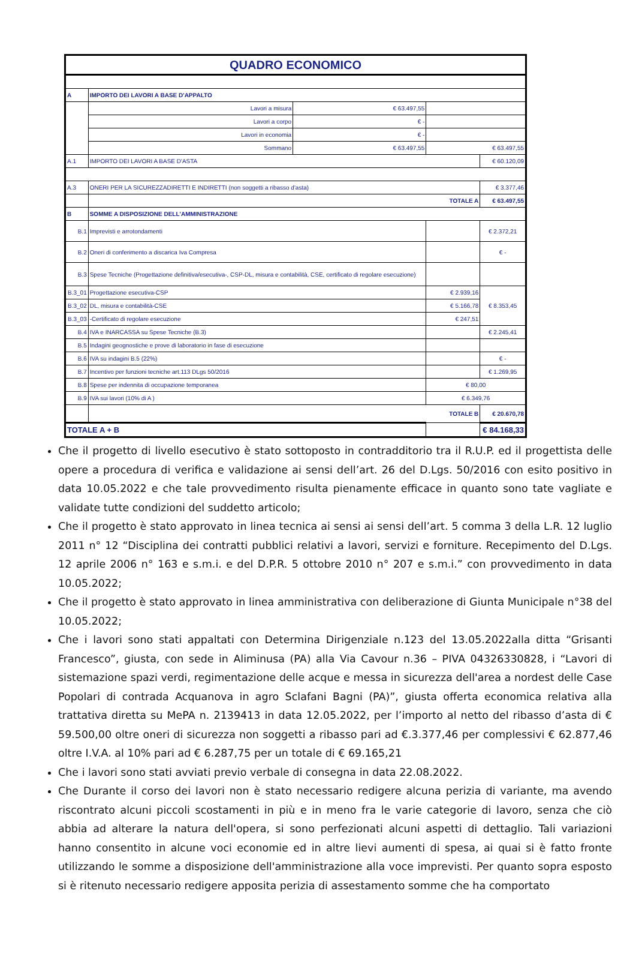| QUADRO ECONOMICO | | | | |
| A | IMPORTO DEI LAVORI A BASE D'APPALTO | | | |
| | Lavori a misura | € 63.497,55 | | |
| | Lavori a corpo | € - | | |
| | Lavori in economia | € - | | |
| | Sommano | € 63.497,55 | € 63.497,55 | |
| A.1 | IMPORTO DEI LAVORI A BASE D'ASTA | | | € 60.120,09 |
| A.3 | ONERI PER LA SICUREZZADIRETTI E INDIRETTI (non soggetti a ribasso d'asta) | | | € 3.377,46 |
| | TOTALE A | | | € 63.497,55 |
| B | SOMME A DISPOSIZIONE DELL'AMMINISTRAZIONE | | | |
| B.1 | Imprevisti e arrotondamenti | | | € 2.372,21 |
| B.2 | Oneri di conferimento a discarica Iva Compresa | | | € - |
| B.3 | Spese Tecniche (Progettazione definitiva/esecutiva-, CSP-DL, misura e contabilità, CSE, certificato di regolare esecuzione) | | | |
| B.3_01 | Progettazione esecutiva-CSP | | € 2.939,16 | € 8.353,45 |
| B.3_02 | DL, misura e contabilità-CSE | | € 5.166,78 | |
| B.3_03 | -Certificato di regolare esecuzione | | € 247,51 | |
| B.4 | IVA e INARCASSA su Spese Tecniche (B.3) | | | € 2.245,41 |
| B.5 | Indagini geognostiche e prove di laboratorio in fase di esecuzione | | | |
| B.6 | IVA su indagini B.5 (22%) | | | € - |
| B.7 | Incentivo per funzioni tecniche art.113 DLgs 50/2016 | | | € 1.269,95 |
| B.8 | Spese per indennita di occupazione temporanea | | € 80,00 | |
| B.9 | IVA sui lavori (10% di A ) | | € 6.349,76 | |
| | TOTALE B | | | € 20.670,78 |
| TOTALE A + B | | | | € 84.168,33 |
Che il progetto di livello esecutivo è stato sottoposto in contradditorio tra il R.U.P. ed il progettista delle opere a procedura di verifica e validazione ai sensi dell’art. 26 del D.Lgs. 50/2016 con esito positivo in data 10.05.2022 e che tale provvedimento risulta pienamente efficace in quanto sono tate vagliate e validate tutte condizioni del suddetto articolo;
Che il progetto è stato approvato in linea tecnica ai sensi ai sensi dell’art. 5 comma 3 della L.R. 12 luglio 2011 n° 12 “Disciplina dei contratti pubblici relativi a lavori, servizi e forniture. Recepimento del D.Lgs. 12 aprile 2006 n° 163 e s.m.i. e del D.P.R. 5 ottobre 2010 n° 207 e s.m.i.” con provvedimento in data 10.05.2022;
Che il progetto è stato approvato in linea amministrativa con deliberazione di Giunta Municipale n°38 del 10.05.2022;
Che i lavori sono stati appaltati con Determina Dirigenziale n.123 del 13.05.2022alla ditta “Grisanti Francesco”, giusta, con sede in Aliminusa (PA) alla Via Cavour n.36 – PIVA 04326330828, i “Lavori di sistemazione spazi verdi, regimentazione delle acque e messa in sicurezza dell'area a nordest delle Case Popolari di contrada Acquanova in agro Sclafani Bagni (PA)”, giusta offerta economica relativa alla trattativa diretta su MePA n. 2139413 in data 12.05.2022, per l’importo al netto del ribasso d’asta di € 59.500,00 oltre oneri di sicurezza non soggetti a ribasso pari ad €.3.377,46 per complessivi € 62.877,46 oltre I.V.A. al 10% pari ad € 6.287,75 per un totale di € 69.165,21
Che i lavori sono stati avviati previo verbale di consegna in data 22.08.2022.
Che Durante il corso dei lavori non è stato necessario redigere alcuna perizia di variante, ma avendo riscontrato alcuni piccoli scostamenti in più e in meno fra le varie categorie di lavoro, senza che ciò abbia ad alterare la natura dell'opera, si sono perfezionati alcuni aspetti di dettaglio. Tali variazioni hanno consentito in alcune voci economie ed in altre lievi aumenti di spesa, ai quai si è fatto fronte utilizzando le somme a disposizione dell'amministrazione alla voce imprevisti. Per quanto sopra esposto si è ritenuto necessario redigere apposita perizia di assestamento somme che ha comportato